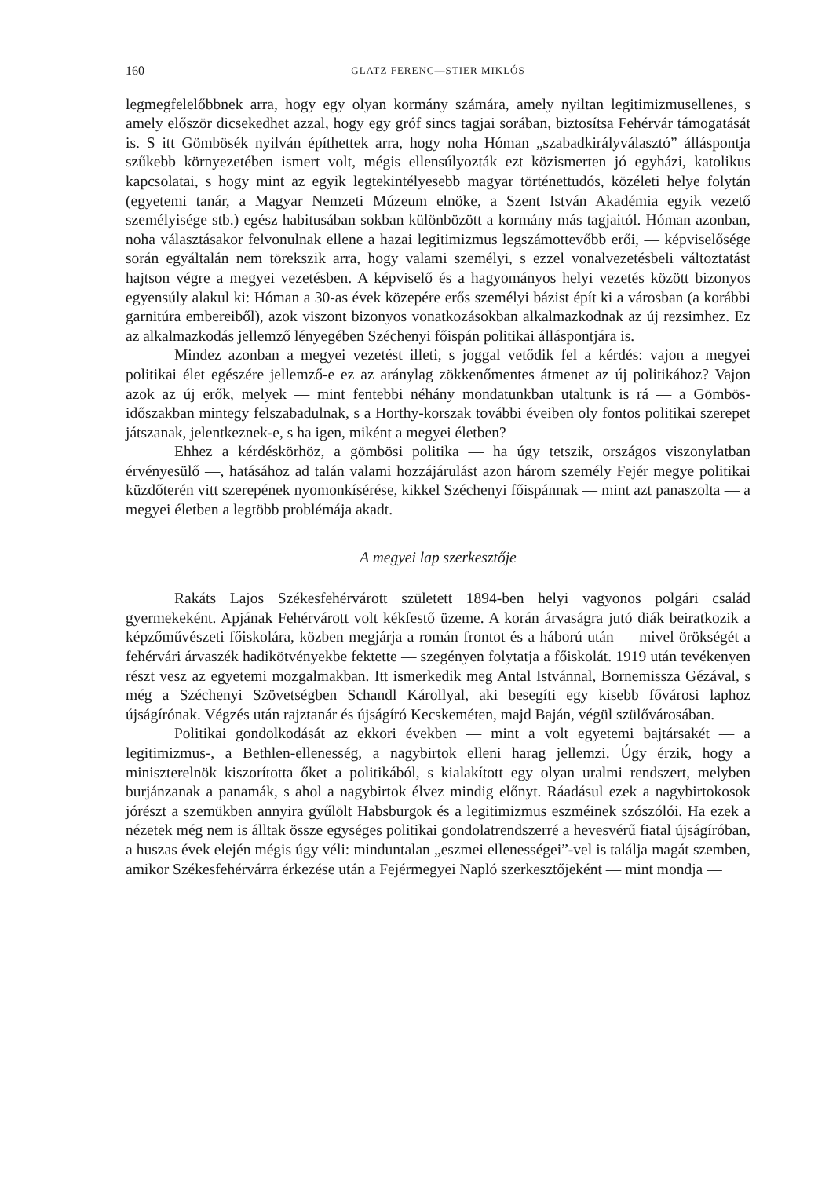160 GLATZ FERENC—STIER MIKLÓS
legmegfelelőbbnek arra, hogy egy olyan kormány számára, amely nyiltan legitimizmusellenes, s amely először dicsekedhet azzal, hogy egy gróf sincs tagjai sorában, biztosítsa Fehérvár támogatását is. S itt Gömbösék nyilván építhettek arra, hogy noha Hóman „szabadkirályválasztó” álláspontja szűkebb környezetében ismert volt, mégis ellensúlyozták ezt közismerten jó egyházi, katolikus kapcsolatai, s hogy mint az egyik legtekintélyesebb magyar történettudós, közéleti helye folytán (egyetemi tanár, a Magyar Nemzeti Múzeum elnöke, a Szent István Akadémia egyik vezető személyisége stb.) egész habitusában sokban különbözött a kormány más tagjaitól. Hóman azonban, noha választásakor felvonulnak ellene a hazai legitimizmus legszámottevőbb erői, — képviselősége során egyáltalán nem törekszik arra, hogy valami személyi, s ezzel vonalvezetésbeli változtatást hajtson végre a megyei vezetésben. A képviselő és a hagyományos helyi vezetés között bizonyos egyensúly alakul ki: Hóman a 30-as évek közepére erős személyi bázist épít ki a városban (a korábbi garnitúra embereiből), azok viszont bizonyos vonatkozásokban alkalmazkodnak az új rezsimhez. Ez az alkalmazkodás jellemző lényegében Széchenyi főispán politikai álláspontjára is.
Mindez azonban a megyei vezetést illeti, s joggal vetődik fel a kérdés: vajon a megyei politikai élet egészére jellemző-e ez az aránylag zökkenőmentes átmenet az új politikához? Vajon azok az új erők, melyek — mint fentebbi néhány mondatunkban utaltunk is rá — a Gömbös-időszakban mintegy felszabadulnak, s a Horthy-korszak további éveiben oly fontos politikai szerepet játszanak, jelentkeznek-e, s ha igen, miként a megyei életben?
Ehhez a kérdéskörhöz, a gömbösi politika — ha úgy tetszik, országos viszonylatban érvényesülő —, hatásához ad talán valami hozzájárulást azon három személy Fejér megye politikai küzdőterén vitt szerepének nyomonkísérése, kikkel Széchenyi főispánnak — mint azt panaszolta — a megyei életben a legtöbb problémája akadt.
A megyei lap szerkesztője
Rakáts Lajos Székesfehérvárott született 1894-ben helyi vagyonos polgári család gyermekeként. Apjának Fehérvárott volt kékfestő üzeme. A korán árvaságra jutó diák beiratkozik a képzőművészeti főiskolára, közben megjárja a román frontot és a háború után — mivel örökségét a fehérvári árvaszék hadikötvényekbe fektette — szegényen folytatja a főiskolát. 1919 után tevékenyen részt vesz az egyetemi mozgalmakban. Itt ismerkedik meg Antal Istvánnal, Bornemissza Gézával, s még a Széchenyi Szövetségben Schandl Károllyal, aki besegíti egy kisebb fővárosi laphoz újságírónak. Végzés után rajztanár és újságíró Kecskeméten, majd Baján, végül szülővárosában.
Politikai gondolkodását az ekkori években — mint a volt egyetemi bajtársakét — a legitimizmus-, a Bethlen-ellenesség, a nagybirtok elleni harag jellemzi. Úgy érzik, hogy a miniszterelnök kiszorította őket a politikából, s kialakított egy olyan uralmi rendszert, melyben burjánzanak a panamák, s ahol a nagybirtok élvez mindig előnyt. Ráadásul ezek a nagybirtokosok jórészt a szemükben annyira gyűlölt Habsburgok és a legitimizmus eszméinek szószólói. Ha ezek a nézetek még nem is álltak össze egységes politikai gondolatrendszerré a hevesvérű fiatal újságíróban, a huszas évek elején mégis úgy véli: minduntalan „eszmei ellenességei”-vel is találja magát szemben, amikor Székesfehérvárra érkezése után a Fejérmegyei Napló szerkesztőjeként — mint mondja —